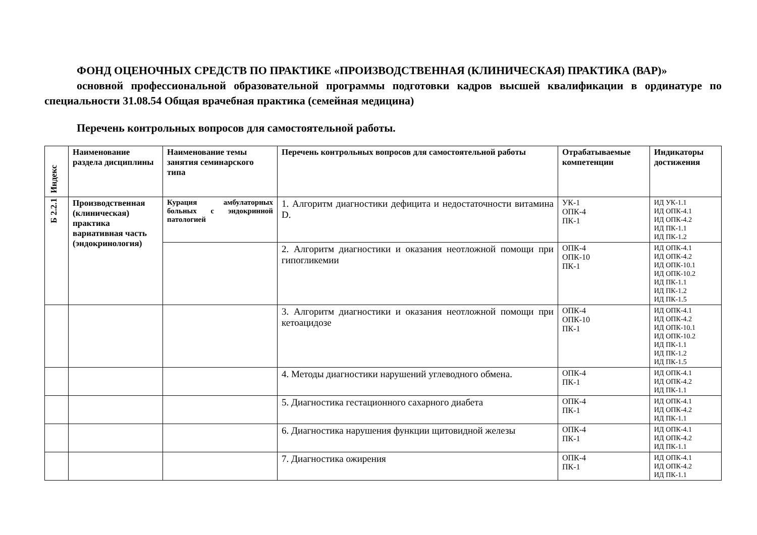ФОНД ОЦЕНОЧНЫХ СРЕДСТВ ПО ПРАКТИКЕ «ПРОИЗВОДСТВЕННАЯ (КЛИНИЧЕСКАЯ) ПРАКТИКА (ВАР)»
основной профессиональной образовательной программы подготовки кадров высшей квалификации в ординатуре по специальности 31.08.54 Общая врачебная практика (семейная медицина)
Перечень контрольных вопросов для самостоятельной работы.
| Индекс | Наименование раздела дисциплины | Наименование темы занятия семинарского типа | Перечень контрольных вопросов для самостоятельной работы | Отрабатываемые компетенции | Индикаторы достижения |
| --- | --- | --- | --- | --- | --- |
| Б 2.2.1 | Производственная (клиническая) практика вариативная часть (эндокринология) | Курация амбулаторных больных с эндокринной патологией | 1. Алгоритм диагностики дефицита и недостаточности витамина D. | УК-1 ОПК-4 ПК-1 | ИД УК-1.1 ИД ОПК-4.1 ИД ОПК-4.2 ИД ПК-1.1 ИД ПК-1.2 |
| | | | 2. Алгоритм диагностики и оказания неотложной помощи при гипогликемии | ОПК-4 ОПК-10 ПК-1 | ИД ОПК-4.1 ИД ОПК-4.2 ИД ОПК-10.1 ИД ОПК-10.2 ИД ПК-1.1 ИД ПК-1.2 ИД ПК-1.5 |
| | | | 3. Алгоритм диагностики и оказания неотложной помощи при кетоацидозе | ОПК-4 ОПК-10 ПК-1 | ИД ОПК-4.1 ИД ОПК-4.2 ИД ОПК-10.1 ИД ОПК-10.2 ИД ПК-1.1 ИД ПК-1.2 ИД ПК-1.5 |
| | | | 4. Методы диагностики нарушений углеводного обмена. | ОПК-4 ПК-1 | ИД ОПК-4.1 ИД ОПК-4.2 ИД ПК-1.1 |
| | | | 5. Диагностика гестационного сахарного диабета | ОПК-4 ПК-1 | ИД ОПК-4.1 ИД ОПК-4.2 ИД ПК-1.1 |
| | | | 6. Диагностика нарушения функции щитовидной железы | ОПК-4 ПК-1 | ИД ОПК-4.1 ИД ОПК-4.2 ИД ПК-1.1 |
| | | | 7. Диагностика ожирения | ОПК-4 ПК-1 | ИД ОПК-4.1 ИД ОПК-4.2 ИД ПК-1.1 |